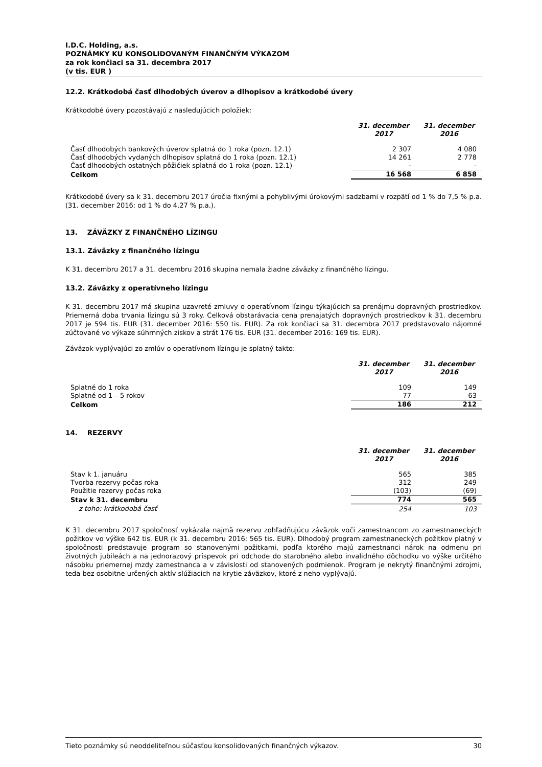I.D.C. Holding, a.s.
POZNÁMKY KU KONSOLIDOVANÝM FINANČNÝM VÝKAZOM
za rok končiaci sa 31. decembra 2017
(v tis. EUR )
12.2. Krátkodobá časť dlhodobých úverov a dlhopisov a krátkodobé úvery
Krátkodobé úvery pozostávajú z nasledujúcich položiek:
| | 31. december 2017 | 31. december 2016 |
| --- | --- | --- |
| Časť dlhodobých bankových úverov splatná do 1 roka (pozn. 12.1) | 2 307 | 4 080 |
| Časť dlhodobých vydaných dlhopisov splatná do 1 roka (pozn. 12.1) | 14 261 | 2 778 |
| Časť dlhodobých ostatných pôžičiek splatná do 1 roka (pozn. 12.1) | - | - |
| Celkom | 16 568 | 6 858 |
Krátkodobé úvery sa k 31. decembru 2017 úročia fixnými a pohyblivými úrokovými sadzbami v rozpätí od 1 % do 7,5 % p.a. (31. december 2016: od 1 % do 4,27 % p.a.).
13. ZÁVÄZKY Z FINANČNÉHO LÍZINGU
13.1. Záväzky z finančného lízingu
K 31. decembru 2017 a 31. decembru 2016 skupina nemala žiadne záväzky z finančného lízingu.
13.2. Záväzky z operatívneho lízingu
K 31. decembru 2017 má skupina uzavreté zmluvy o operatívnom lízingu týkajúcich sa prenájmu dopravných prostriedkov. Priemerná doba trvania lízingu sú 3 roky. Celková obstarávacia cena prenajatých dopravných prostriedkov k 31. decembru 2017 je 594 tis. EUR (31. december 2016: 550 tis. EUR). Za rok končiaci sa 31. decembra 2017 predstavovalo nájomné zúčtované vo výkaze súhrnných ziskov a strát 176 tis. EUR (31. december 2016: 169 tis. EUR).
Záväzok vyplývajúci zo zmlúv o operatívnom lízingu je splatný takto:
| | 31. december 2017 | 31. december 2016 |
| --- | --- | --- |
| Splatné do 1 roka | 109 | 149 |
| Splatné od 1 – 5 rokov | 77 | 63 |
| Celkom | 186 | 212 |
14. REZERVY
| | 31. december 2017 | 31. december 2016 |
| --- | --- | --- |
| Stav k 1. januáru | 565 | 385 |
| Tvorba rezervy počas roka | 312 | 249 |
| Použitie rezervy počas roka | (103) | (69) |
| Stav k 31. decembru | 774 | 565 |
| z toho: krátkodobá časť | 254 | 103 |
K 31. decembru 2017 spoločnosť vykázala najmä rezervu zohľadňujúcu záväzok voči zamestnancom zo zamestnaneckých požitkov vo výške 642 tis. EUR (k 31. decembru 2016: 565 tis. EUR). Dlhodobý program zamestnaneckých požitkov platný v spoločnosti predstavuje program so stanovenými požitkami, podľa ktorého majú zamestnanci nárok na odmenu pri životných jubileách a na jednorazový príspevok pri odchode do starobného alebo invalidného dôchodku vo výške určitého násobku priemernej mzdy zamestnanca a v závislosti od stanovených podmienok. Program je nekrytý finančnými zdrojmi, teda bez osobitne určených aktív slúžiacich na krytie záväzkov, ktoré z neho vyplývajú.
Tieto poznámky sú neoddeliteľnou súčasťou konsolidovaných finančných výkazov. 30